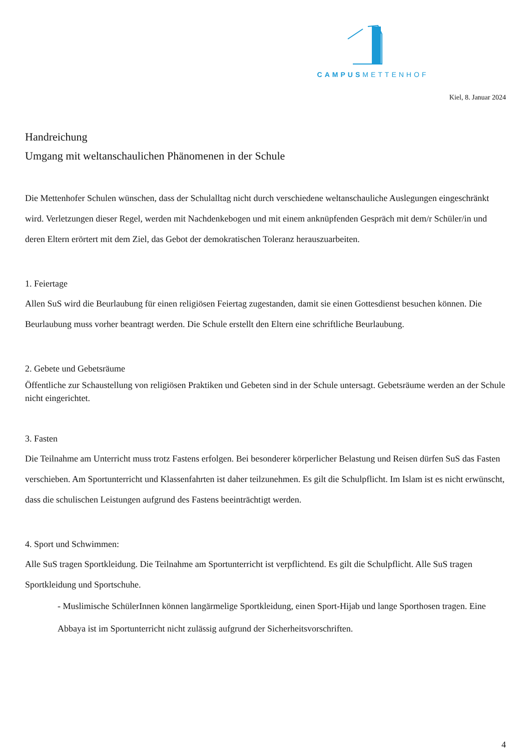CAMPUSMETTENHOF
Kiel, 8. Januar 2024
Handreichung
Umgang mit weltanschaulichen Phänomenen in der Schule
Die Mettenhofer Schulen wünschen, dass der Schulalltag nicht durch verschiedene weltanschauliche Auslegungen eingeschränkt wird. Verletzungen dieser Regel, werden mit Nachdenkebogen und mit einem anknüpfenden Gespräch mit dem/r Schüler/in und deren Eltern erörtert mit dem Ziel, das Gebot der demokratischen Toleranz herauszuarbeiten.
1. Feiertage
Allen SuS wird die Beurlaubung für einen religiösen Feiertag zugestanden, damit sie einen Gottesdienst besuchen können. Die Beurlaubung muss vorher beantragt werden. Die Schule erstellt den Eltern eine schriftliche Beurlaubung.
2. Gebete und Gebetsräume
Öffentliche zur Schaustellung von religiösen Praktiken und Gebeten sind in der Schule untersagt. Gebetsräume werden an der Schule nicht eingerichtet.
3. Fasten
Die Teilnahme am Unterricht muss trotz Fastens erfolgen. Bei besonderer körperlicher Belastung und Reisen dürfen SuS das Fasten verschieben. Am Sportunterricht und Klassenfahrten ist daher teilzunehmen. Es gilt die Schulpflicht. Im Islam ist es nicht erwünscht, dass die schulischen Leistungen aufgrund des Fastens beeinträchtigt werden.
4. Sport und Schwimmen:
Alle SuS tragen Sportkleidung. Die Teilnahme am Sportunterricht ist verpflichtend. Es gilt die Schulpflicht. Alle SuS tragen Sportkleidung und Sportschuhe.
- Muslimische SchülerInnen können langärmelige Sportkleidung, einen Sport-Hijab und lange Sporthosen tragen. Eine Abbaya ist im Sportunterricht nicht zulässig aufgrund der Sicherheitsvorschriften.
4